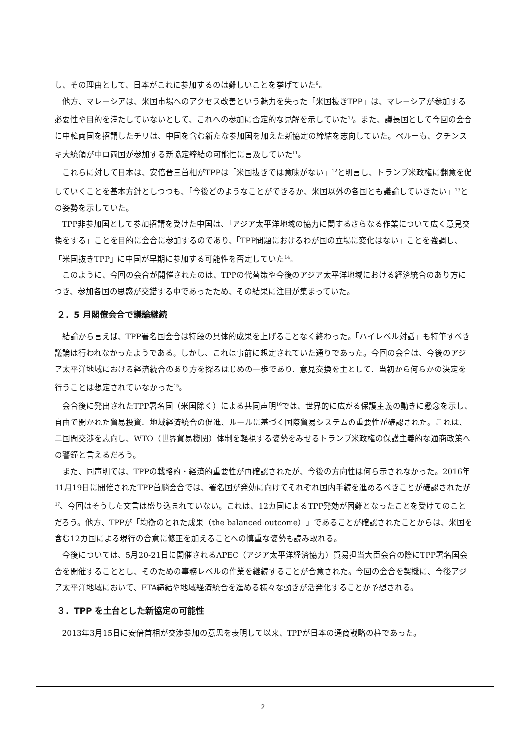し、その理由として、日本がこれに参加するのは難しいことを挙げていた<sup>9</sup>。
他方、マレーシアは、米国市場へのアクセス改善という魅力を失った「米国抜きTPP」は、マレーシアが参加する必要性や目的を満たしていないとして、これへの参加に否定的な見解を示していた<sup>10</sup>。また、議長国として今回の会合に中韓両国を招請したチリは、中国を含む新たな参加国を加えた新協定の締結を志向していた。ペルーも、クチンスキ大統領が中ロ両国が参加する新協定締結の可能性に言及していた<sup>11</sup>。
これらに対して日本は、安倍晋三首相がTPPは「米国抜きでは意味がない」<sup>12</sup>と明言し、トランプ米政権に翻意を促していくことを基本方針としつつも、「今後どのようなことができるか、米国以外の各国とも議論していきたい」<sup>13</sup>との姿勢を示していた。
TPP非参加国として参加招請を受けた中国は、「アジア太平洋地域の協力に関するさらなる作業について広く意見交換をする」ことを目的に会合に参加するのであり、「TPP問題におけるわが国の立場に変化はない」ことを強調し、「米国抜きTPP」に中国が早期に参加する可能性を否定していた<sup>14</sup>。
このように、今回の会合が開催されたのは、TPPの代替策や今後のアジア太平洋地域における経済統合のあり方につき、参加各国の思惑が交錯する中であったため、その結果に注目が集まっていた。
２．5 月閣僚会合で議論継続
結論から言えば、TPP署名国会合は特段の具体的成果を上げることなく終わった。「ハイレベル対話」も特筆すべき議論は行われなかったようである。しかし、これは事前に想定されていた通りであった。今回の会合は、今後のアジア太平洋地域における経済統合のあり方を探るはじめの一歩であり、意見交換を主として、当初から何らかの決定を行うことは想定されていなかった<sup>15</sup>。
会合後に発出されたTPP署名国（米国除く）による共同声明<sup>16</sup>では、世界的に広がる保護主義の動きに懸念を示し、自由で開かれた貿易投資、地域経済統合の促進、ルールに基づく国際貿易システムの重要性が確認された。これは、二国間交渉を志向し、WTO（世界貿易機関）体制を軽視する姿勢をみせるトランプ米政権の保護主義的な通商政策への警鐘と言えるだろう。
また、同声明では、TPPの戦略的・経済的重要性が再確認されたが、今後の方向性は何ら示されなかった。2016年11月19日に開催されたTPP首脳会合では、署名国が発効に向けてそれぞれ国内手続を進めるべきことが確認されたが<sup>17</sup>、今回はそうした文言は盛り込まれていない。これは、12カ国によるTPP発効が困難となったことを受けてのことだろう。他方、TPPが「均衡のとれた成果（the balanced outcome）」であることが確認されたことからは、米国を含む12カ国による現行の合意に修正を加えることへの慎重な姿勢も読み取れる。
今後については、5月20-21日に開催されるAPEC（アジア太平洋経済協力）貿易担当大臣会合の際にTPP署名国会合を開催することとし、そのための事務レベルの作業を継続することが合意された。今回の会合を契機に、今後アジア太平洋地域において、FTA締結や地域経済統合を進める様々な動きが活発化することが予想される。
３．TPP を土台とした新協定の可能性
2013年3月15日に安倍首相が交渉参加の意思を表明して以来、TPPが日本の通商戦略の柱であった。
2